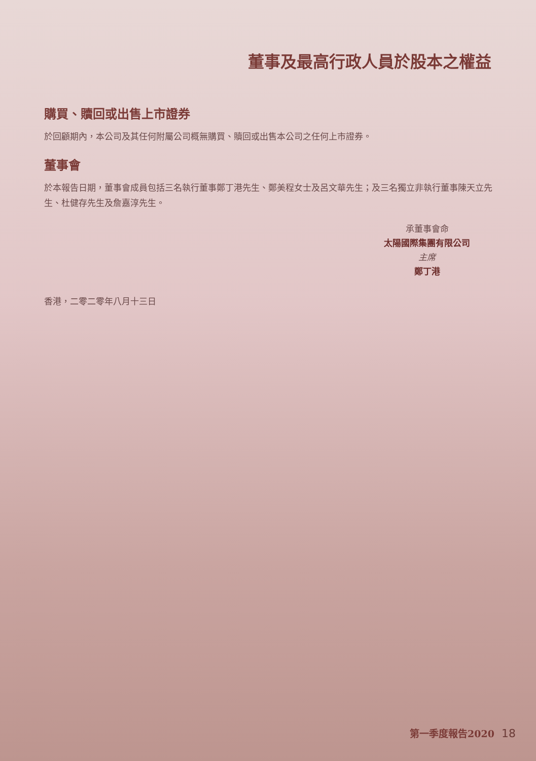董事及最高行政人員於股本之權益
購買、贖回或出售上市證券
於回顧期內，本公司及其任何附屬公司概無購買、贖回或出售本公司之任何上市證券。
董事會
於本報告日期，董事會成員包括三名執行董事鄭丁港先生、鄭美程女士及呂文華先生；及三名獨立非執行董事陳天立先生、杜健存先生及詹嘉淳先生。
承董事會命
太陽國際集團有限公司
主席
鄭丁港
香港，二零二零年八月十三日
第一季度報告2020 18